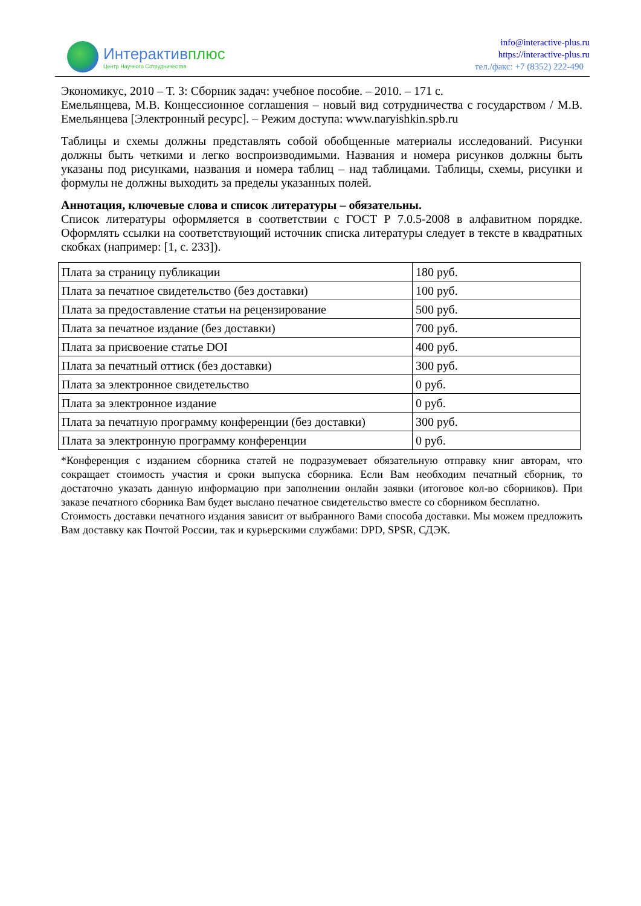Интерактивплюс
Центр Научного Сотрудничества
info@interactive-plus.ru
https://interactive-plus.ru
тел./факс: +7 (8352) 222-490
Экономикус, 2010 – Т. 3: Сборник задач: учебное пособие. – 2010. – 171 с.
Емельянцева, М.В. Концессионное соглашения – новый вид сотрудничества с государством / М.В. Емельянцева [Электронный ресурс]. – Режим доступа: www.naryishkin.spb.ru
Таблицы и схемы должны представлять собой обобщенные материалы исследований. Рисунки должны быть четкими и легко воспроизводимыми. Названия и номера рисунков должны быть указаны под рисунками, названия и номера таблиц – над таблицами. Таблицы, схемы, рисунки и формулы не должны выходить за пределы указанных полей.
Аннотация, ключевые слова и список литературы – обязательны.
Список литературы оформляется в соответствии с ГОСТ Р 7.0.5-2008 в алфавитном порядке. Оформлять ссылки на соответствующий источник списка литературы следует в тексте в квадратных скобках (например: [1, с. 233]).
| Плата за страницу публикации | 180 руб. |
| Плата за печатное свидетельство (без доставки) | 100 руб. |
| Плата за предоставление статьи на рецензирование | 500 руб. |
| Плата за печатное издание (без доставки) | 700 руб. |
| Плата за присвоение статье DOI | 400 руб. |
| Плата за печатный оттиск (без доставки) | 300 руб. |
| Плата за электронное свидетельство | 0 руб. |
| Плата за электронное издание | 0 руб. |
| Плата за печатную программу конференции (без доставки) | 300 руб. |
| Плата за электронную программу конференции | 0 руб. |
*Конференция с изданием сборника статей не подразумевает обязательную отправку книг авторам, что сокращает стоимость участия и сроки выпуска сборника. Если Вам необходим печатный сборник, то достаточно указать данную информацию при заполнении онлайн заявки (итоговое кол-во сборников). При заказе печатного сборника Вам будет выслано печатное свидетельство вместе со сборником бесплатно.
Стоимость доставки печатного издания зависит от выбранного Вами способа доставки. Мы можем предложить Вам доставку как Почтой России, так и курьерскими службами: DPD, SPSR, СДЭК.